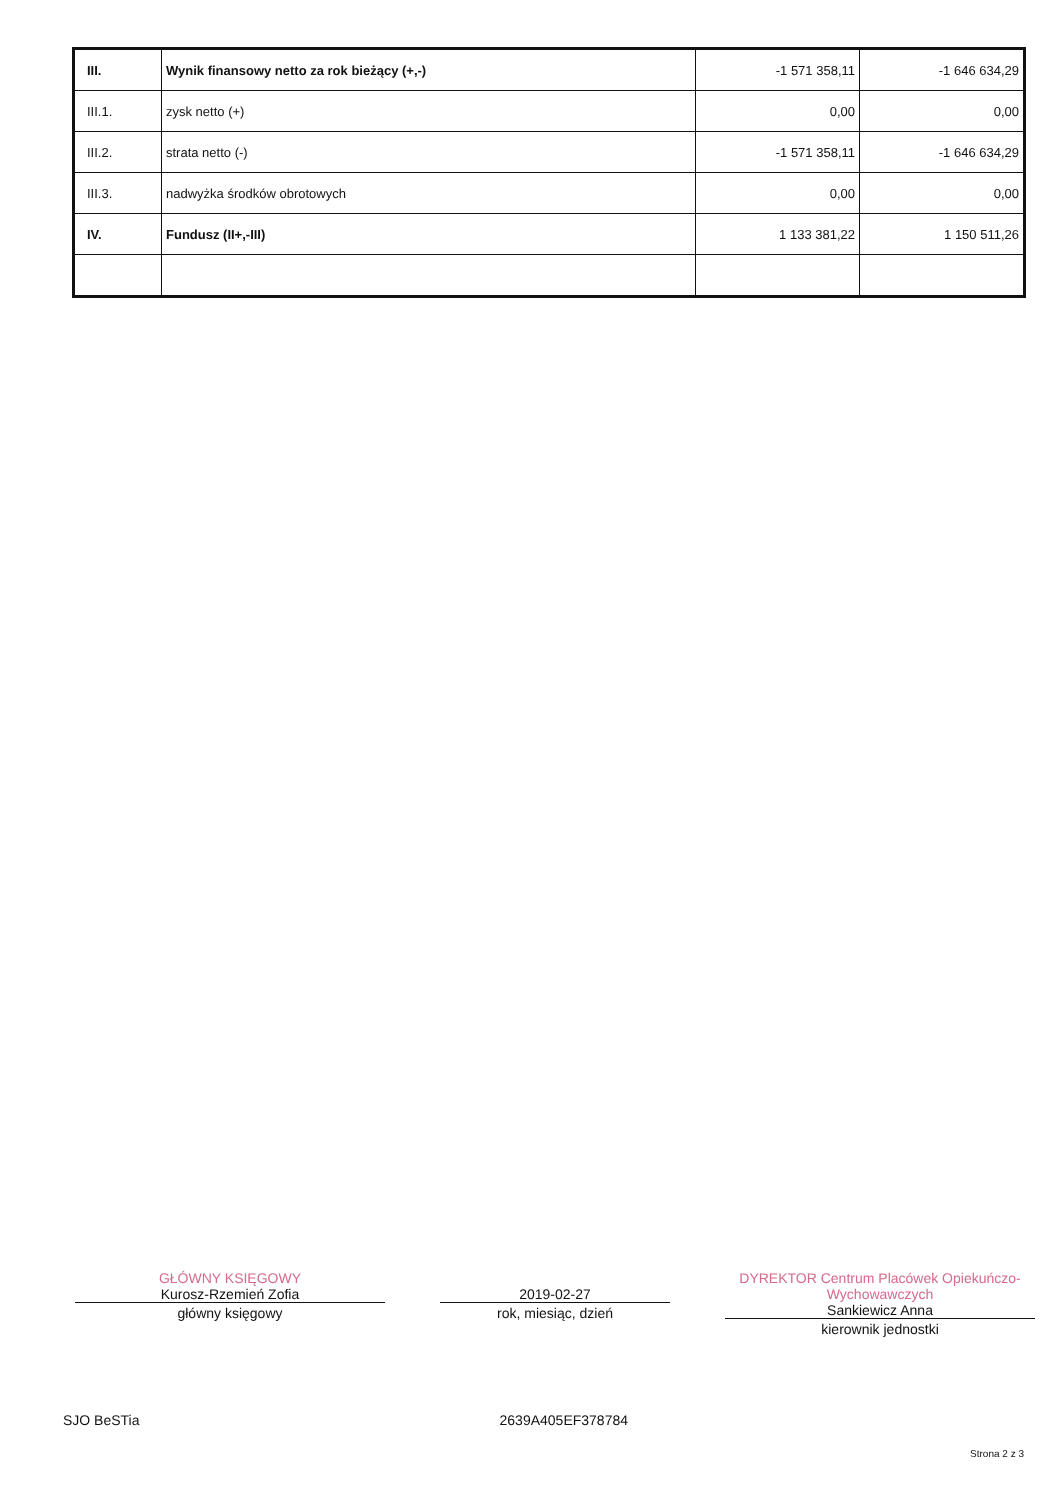| III. | Wynik finansowy netto za rok bieżący (+,-) | -1 571 358,11 | -1 646 634,29 |
| III.1. | zysk netto (+) | 0,00 | 0,00 |
| III.2. | strata netto (-) | -1 571 358,11 | -1 646 634,29 |
| III.3. | nadwyżka środków obrotowych | 0,00 | 0,00 |
| IV. | Fundusz (II+,-III) | 1 133 381,22 | 1 150 511,26 |
GŁÓWNY KSIĘGOWY
Kurosz-Rzemień Zofia
główny księgowy
2019-02-27
rok, miesiąc, dzień
DYREKTOR Centrum Placówek Opiekuńczo-Wychowawczych
Sankiewicz Anna
kierownik jednostki
SJO BeSTia 2639A405EF378784
Strona 2 z 3